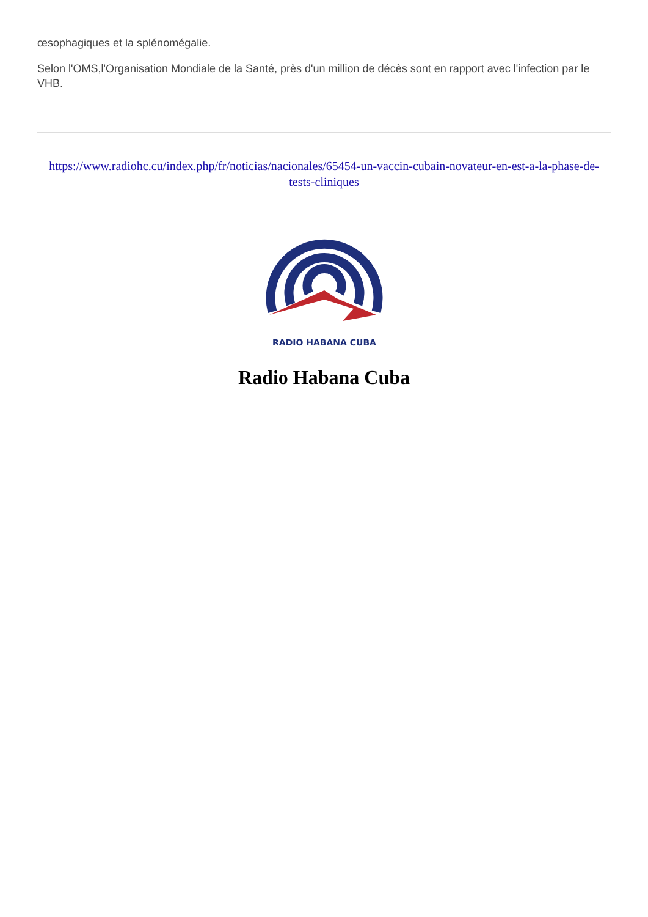œsophagiques et la splénomégalie.
Selon l'OMS,l'Organisation Mondiale de la Santé, près d'un million de décès sont en rapport avec l'infection par le VHB.
https://www.radiohc.cu/index.php/fr/noticias/nacionales/65454-un-vaccin-cubain-novateur-en-est-a-la-phase-de-tests-cliniques
RADIO HABANA CUBA
Radio Habana Cuba